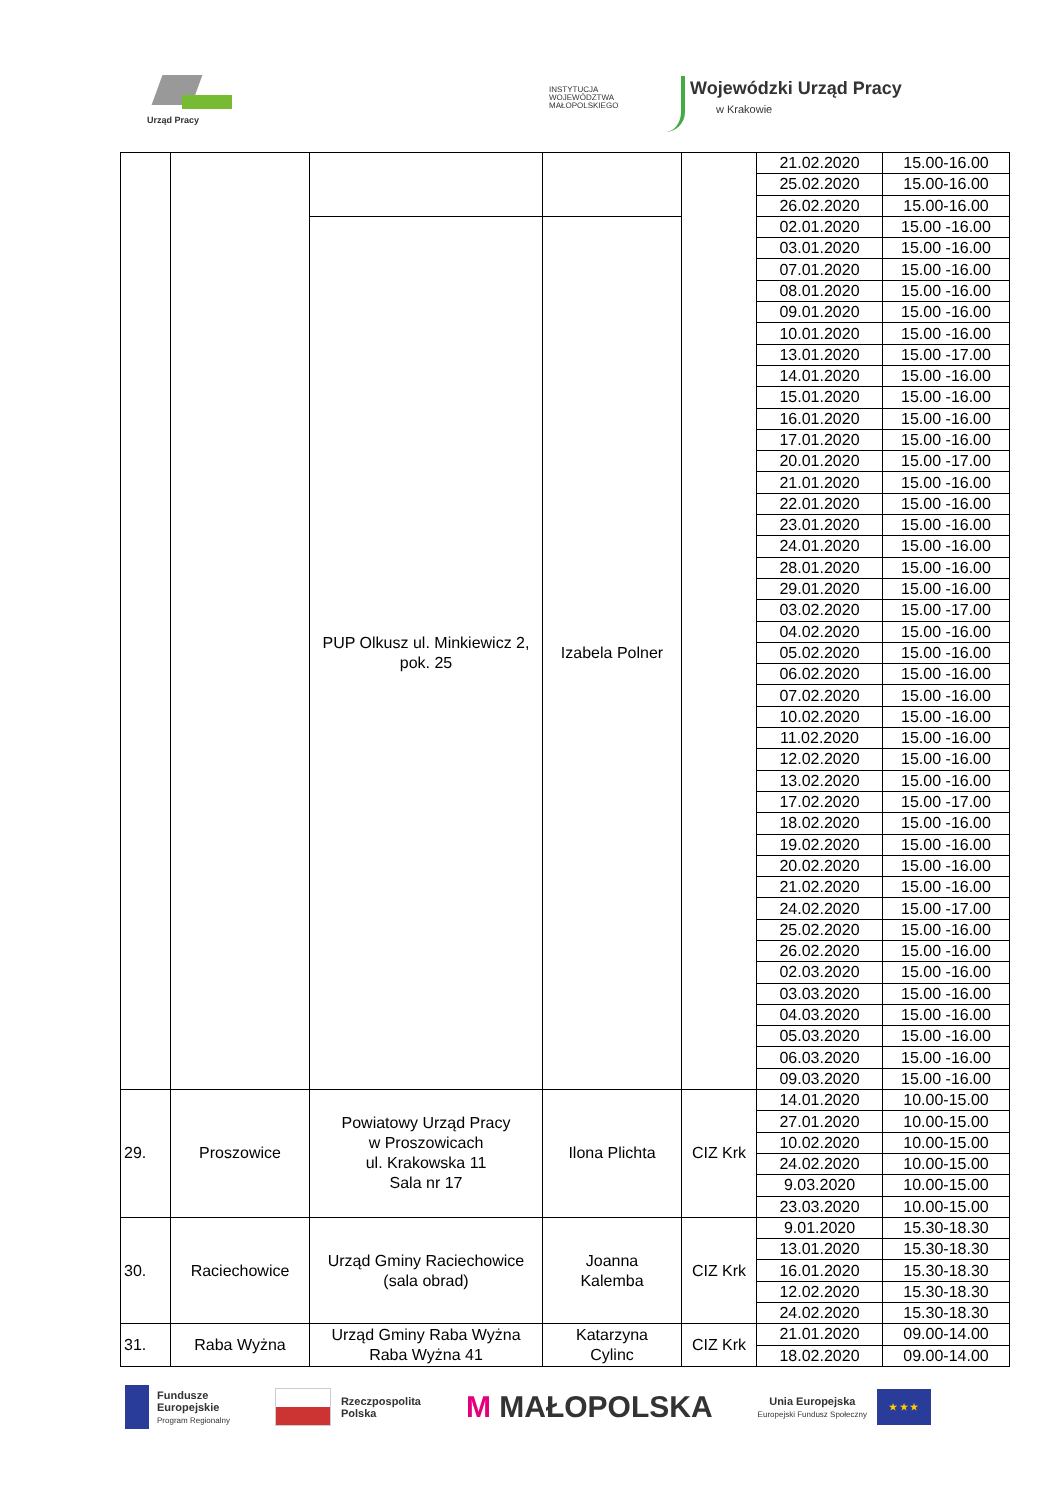Urząd Pracy
INSTYTUCJA
WOJEWÓDZTWA
MAŁOPOLSKIEGO
Wojewódzki Urząd Pracy
w Krakowie
| | | | | | 21.02.2020 | 15.00-16.00 |
| | | | | | 25.02.2020 | 15.00-16.00 |
| | | | | | 26.02.2020 | 15.00-16.00 |
| | | PUP Olkusz ul. Minkiewicz 2, pok. 25 | Izabela Polner | | 02.01.2020 | 15.00 -16.00 |
| | | | | | 03.01.2020 | 15.00 -16.00 |
| | | | | | 07.01.2020 | 15.00 -16.00 |
| | | | | | 08.01.2020 | 15.00 -16.00 |
| | | | | | 09.01.2020 | 15.00 -16.00 |
| | | | | | 10.01.2020 | 15.00 -16.00 |
| | | | | | 13.01.2020 | 15.00 -17.00 |
| | | | | | 14.01.2020 | 15.00 -16.00 |
| | | | | | 15.01.2020 | 15.00 -16.00 |
| | | | | | 16.01.2020 | 15.00 -16.00 |
| | | | | | 17.01.2020 | 15.00 -16.00 |
| | | | | | 20.01.2020 | 15.00 -17.00 |
| | | | | | 21.01.2020 | 15.00 -16.00 |
| | | | | | 22.01.2020 | 15.00 -16.00 |
| | | | | | 23.01.2020 | 15.00 -16.00 |
| | | | | | 24.01.2020 | 15.00 -16.00 |
| | | | | | 28.01.2020 | 15.00 -16.00 |
| | | | | | 29.01.2020 | 15.00 -16.00 |
| | | | | | 03.02.2020 | 15.00 -17.00 |
| | | | | | 04.02.2020 | 15.00 -16.00 |
| | | | | | 05.02.2020 | 15.00 -16.00 |
| | | | | | 06.02.2020 | 15.00 -16.00 |
| | | | | | 07.02.2020 | 15.00 -16.00 |
| | | | | | 10.02.2020 | 15.00 -16.00 |
| | | | | | 11.02.2020 | 15.00 -16.00 |
| | | | | | 12.02.2020 | 15.00 -16.00 |
| | | | | | 13.02.2020 | 15.00 -16.00 |
| | | | | | 17.02.2020 | 15.00 -17.00 |
| | | | | | 18.02.2020 | 15.00 -16.00 |
| | | | | | 19.02.2020 | 15.00 -16.00 |
| | | | | | 20.02.2020 | 15.00 -16.00 |
| | | | | | 21.02.2020 | 15.00 -16.00 |
| | | | | | 24.02.2020 | 15.00 -17.00 |
| | | | | | 25.02.2020 | 15.00 -16.00 |
| | | | | | 26.02.2020 | 15.00 -16.00 |
| | | | | | 02.03.2020 | 15.00 -16.00 |
| | | | | | 03.03.2020 | 15.00 -16.00 |
| | | | | | 04.03.2020 | 15.00 -16.00 |
| | | | | | 05.03.2020 | 15.00 -16.00 |
| | | | | | 06.03.2020 | 15.00 -16.00 |
| | | | | | 09.03.2020 | 15.00 -16.00 |
| 29. | Proszowice | Powiatowy Urząd Pracy w Proszowicach ul. Krakowska 11 Sala nr 17 | Ilona Plichta | CIZ Krk | 14.01.2020 | 10.00-15.00 |
| | | | | | 27.01.2020 | 10.00-15.00 |
| | | | | | 10.02.2020 | 10.00-15.00 |
| | | | | | 24.02.2020 | 10.00-15.00 |
| | | | | | 9.03.2020 | 10.00-15.00 |
| | | | | | 23.03.2020 | 10.00-15.00 |
| 30. | Raciechowice | Urząd Gminy Raciechowice (sala obrad) | Joanna Kalemba | CIZ Krk | 9.01.2020 | 15.30-18.30 |
| | | | | | 13.01.2020 | 15.30-18.30 |
| | | | | | 16.01.2020 | 15.30-18.30 |
| | | | | | 12.02.2020 | 15.30-18.30 |
| | | | | | 24.02.2020 | 15.30-18.30 |
| 31. | Raba Wyżna | Urząd Gminy Raba Wyżna Raba Wyżna 41 | Katarzyna Cylinc | CIZ Krk | 21.01.2020 | 09.00-14.00 |
| | | | | | 18.02.2020 | 09.00-14.00 |
Fundusze
Europejskie
Program Regionalny
Rzeczpospolita
Polska
M MAŁOPOLSKA
Unia Europejska
Europejski Fundusz Społeczny
★ ★ ★